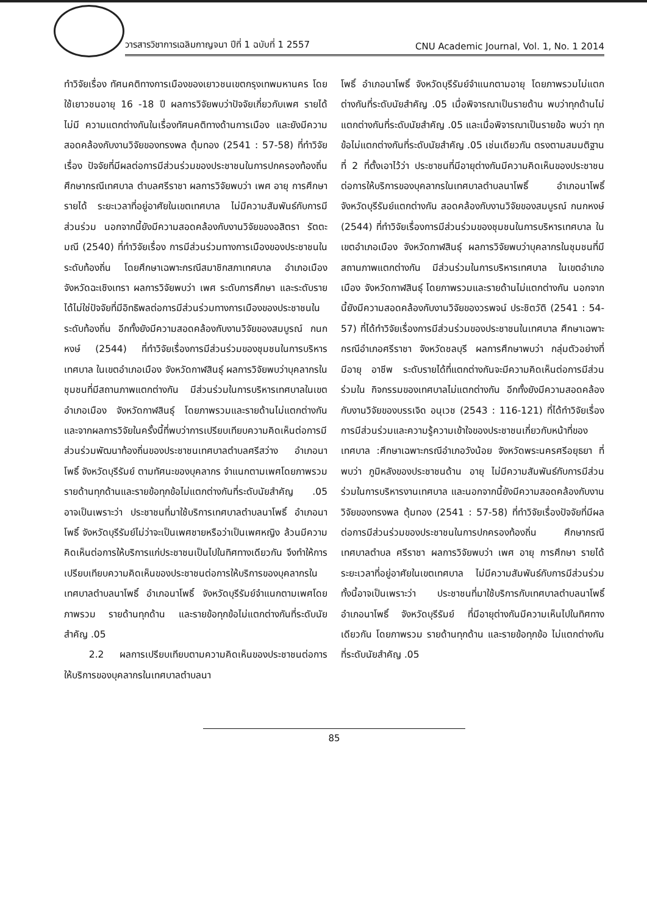วารสารวิชาการเฉลิมกาญจนา ปีที่ 1 ฉบับที่ 1 2557 CNU Academic Journal, Vol. 1, No. 1 2014
ทำวิจัยเรื่อง ทัศนคติทางการเมืองของเยาวชนเขตกรุงเทพมหานคร โดยใช้เยาวชนอายุ 16 -18 ปี ผลการวิจัยพบว่าปัจจัยเกี่ยวกับเพศ รายได้ ไม่มี ความแตกต่างกันในเรื่องทัศนคติทางด้านการเมือง และยังมีความสอดคล้องกับงานวิจัยของทรงพล ตุ้มทอง (2541 : 57-58) ที่ทำวิจัยเรื่อง ปัจจัยที่มีผลต่อการมีส่วนร่วมของประชาชนในการปกครองท้องถิ่น ศึกษากรณีเทศบาล ตำบลศรีราชา ผลการวิจัยพบว่า เพศ อายุ การศึกษา รายได้ ระยะเวลาที่อยู่อาศัยในเขตเทศบาล ไม่มีความสัมพันธ์กับการมีส่วนร่วม นอกจากนี้ยังมีความสอดคล้องกับงานวิจัยของอสิตรา รัตตะมณี (2540) ที่ทำวิจัยเรื่อง การมีส่วนร่วมทางการเมืองของประชาชนในระดับท้องถิ่น โดยศึกษาเฉพาะกรณีสมาชิกสภาเทศบาล อำเภอเมือง จังหวัดฉะเชิงเทรา ผลการวิจัยพบว่า เพศ ระดับการศึกษา และระดับรายได้ไม่ใช่ปัจจัยที่มีอิทธิพลต่อการมีส่วนร่วมทางการเมืองของประชาชนในระดับท้องถิ่น อีกทั้งยังมีความสอดคล้องกับงานวิจัยของสมบูรณ์ กนกหงษ์ (2544) ที่ทำวิจัยเรื่องการมีส่วนร่วมของชุมชนในการบริหารเทศบาล ในเขตอำเภอเมือง จังหวัดกาฬสินธุ์ ผลการวิจัยพบว่าบุคลากรในชุมชนที่มีสถานภาพแตกต่างกัน มีส่วนร่วมในการบริหารเทศบาลในเขตอำเภอเมือง จังหวัดกาฬสินธุ์ โดยภาพรวมและรายด้านไม่แตกต่างกัน และจากผลการวิจัยในครั้งนี้ที่พบว่าการเปรียบเทียบความคิดเห็นต่อการมีส่วนร่วมพัฒนาท้องถิ่นของประชาชนเทศบาลตำบลศรีสว่าง อำเภอนาโพธิ์ จังหวัดบุรีรัมย์ ตามทัศนะของบุคลากร จำแนกตามเพศโดยภาพรวม รายด้านทุกด้านและรายข้อทุกข้อไม่แตกต่างกันที่ระดับนัยสำคัญ .05 อาจเป็นเพราะว่า ประชาชนที่มาใช้บริการเทศบาลตำบลนาโพธิ์ อำเภอนาโพธิ์ จังหวัดบุรีรัมย์ไม่ว่าจะเป็นเพศชายหรือว่าเป็นเพศหญิง ล้วนมีความคิดเห็นต่อการให้บริการแก่ประชาชนเป็นไปในทิศทางเดียวกัน จึงทำให้การเปรียบเทียบความคิดเห็นของประชาชนต่อการให้บริการของบุคลากรในเทศบาลตำบลนาโพธิ์ อำเภอนาโพธิ์ จังหวัดบุรีรัมย์จำแนกตามเพศโดยภาพรวม รายด้านทุกด้าน และรายข้อทุกข้อไม่แตกต่างกันที่ระดับนัยสำคัญ .05
2.2 ผลการเปรียบเทียบตามความคิดเห็นของประชาชนต่อการให้บริการของบุคลากรในเทศบาลตำบลนา
โพธิ์ อำเภอนาโพธิ์ จังหวัดบุรีรัมย์จำแนกตามอายุ โดยภาพรวมไม่แตกต่างกันที่ระดับนัยสำคัญ .05 เมื่อพิจารณาเป็นรายด้าน พบว่าทุกด้านไม่แตกต่างกันที่ระดับนัยสำคัญ .05 และเมื่อพิจารณาเป็นรายข้อ พบว่า ทุกข้อไม่แตกต่างกันที่ระดับนัยสำคัญ .05 เช่นเดียวกัน ตรงตามสมมติฐานที่ 2 ที่ตั้งเอาไว้ว่า ประชาชนที่มีอายุต่างกันมีความคิดเห็นของประชาชนต่อการให้บริการของบุคลากรในเทศบาลตำบลนาโพธิ์ อำเภอนาโพธิ์ จังหวัดบุรีรัมย์แตกต่างกัน สอดคล้องกับงานวิจัยของสมบูรณ์ กนกหงษ์ (2544) ที่ทำวิจัยเรื่องการมีส่วนร่วมของชุมชนในการบริหารเทศบาล ในเขตอำเภอเมือง จังหวัดกาฬสินธุ์ ผลการวิจัยพบว่าบุคลากรในชุมชนที่มีสถานภาพแตกต่างกัน มีส่วนร่วมในการบริหารเทศบาล ในเขตอำเภอเมือง จังหวัดกาฬสินธุ์ โดยภาพรวมและรายด้านไม่แตกต่างกัน นอกจากนี้ยังมีความสอดคล้องกับงานวิจัยของวรพจน์ ประชิตวัติ (2541 : 54-57) ที่ได้ทำวิจัยเรื่องการมีส่วนร่วมของประชาชนในเทศบาล ศึกษาเฉพาะกรณีอำเภอศรีราชา จังหวัดชลบุรี ผลการศึกษาพบว่า กลุ่มตัวอย่างที่มีอายุ อาชีพ ระดับรายได้ที่แตกต่างกันจะมีความคิดเห็นต่อการมีส่วนร่วมใน กิจกรรมของเทศบาลไม่แตกต่างกัน อีกทั้งยังมีความสอดคล้องกับงานวิจัยของบรรเจิด อนุเวช (2543 : 116-121) ที่ได้ทำวิจัยเรื่องการมีส่วนร่วมและความรู้ความเข้าใจของประชาชนเกี่ยวกับหน้าที่ของเทศบาล :ศึกษาเฉพาะกรณีอำเภอวังน้อย จังหวัดพระนครศรีอยุธยา ที่พบว่า ภูมิหลังของประชาชนด้าน อายุ ไม่มีความสัมพันธ์กับการมีส่วนร่วมในการบริหารงานเทศบาล และนอกจากนี้ยังมีความสอดคล้องกับงานวิจัยของทรงพล ตุ้มทอง (2541 : 57-58) ที่ทำวิจัยเรื่องปัจจัยที่มีผลต่อการมีส่วนร่วมของประชาชนในการปกครองท้องถิ่น ศึกษากรณี เทศบาลตำบล ศรีราชา ผลการวิจัยพบว่า เพศ อายุ การศึกษา รายได้ ระยะเวลาที่อยู่อาศัยในเขตเทศบาล ไม่มีความสัมพันธ์กับการมีส่วนร่วม ทั้งนี้อาจเป็นเพราะว่า ประชาชนที่มาใช้บริการกับเทศบาลตำบลนาโพธิ์ อำเภอนาโพธิ์ จังหวัดบุรีรัมย์ ที่มีอายุต่างกันมีความเห็นไปในทิศทางเดียวกัน โดยภาพรวม รายด้านทุกด้าน และรายข้อทุกข้อ ไม่แตกต่างกันที่ระดับนัยสำคัญ .05
85